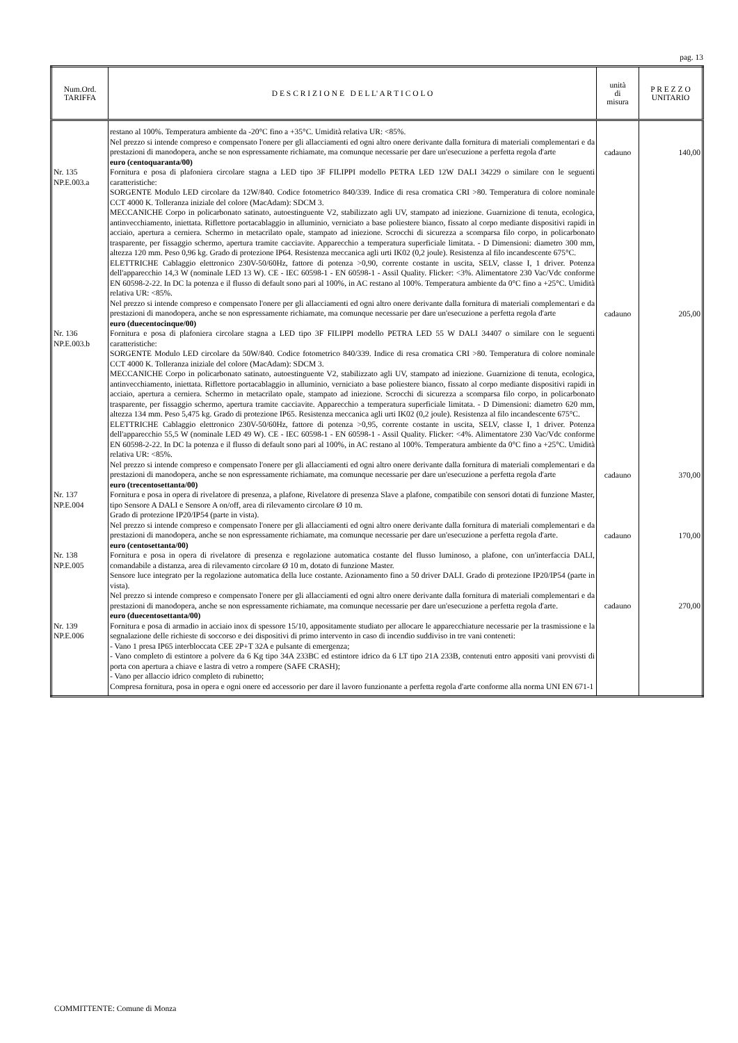pag. 13
| Num.Ord. TARIFFA | D E S C R I Z I O N E D E L L' A R T I C O L O | unità di misura | P R E Z Z O UNITARIO |
| --- | --- | --- | --- |
| | restano al 100%. Temperatura ambiente da -20°C fino a +35°C. Umidità relativa UR: <85%. Nel prezzo si intende compreso e compensato l'onere per gli allacciamenti ed ogni altro onere derivante dalla fornitura di materiali complementari e da prestazioni di manodopera, anche se non espressamente richiamate, ma comunque necessarie per dare un'esecuzione a perfetta regola d'arte euro (centoquaranta/00) | cadauno | 140,00 |
| Nr. 135 NP.E.003.a | Fornitura e posa di plafoniera circolare stagna a LED tipo 3F FILIPPI modello PETRA LED 12W DALI 34229 o similare con le seguenti caratteristiche: SORGENTE Modulo LED circolare da 12W/840. Codice fotometrico 840/339. Indice di resa cromatica CRI >80. Temperatura di colore nominale CCT 4000 K. Tolleranza iniziale del colore (MacAdam): SDCM 3. MECCANICHE Corpo in policarbonato satinato, autoestinguente V2, stabilizzato agli UV, stampato ad iniezione. Guarnizione di tenuta, ecologica, antinvecchiamento, iniettata. Riflettore portacablaggio in alluminio, verniciato a base poliestere bianco, fissato al corpo mediante dispositivi rapidi in acciaio, apertura a cerniera. Schermo in metacrilato opale, stampato ad iniezione. Scrocchi di sicurezza a scomparsa filo corpo, in policarbonato trasparente, per fissaggio schermo, apertura tramite cacciavite. Apparecchio a temperatura superficiale limitata. - D Dimensioni: diametro 300 mm, altezza 120 mm. Peso 0,96 kg. Grado di protezione IP64. Resistenza meccanica agli urti IK02 (0,2 joule). Resistenza al filo incandescente 675°C. ELETTRICHE Cablaggio elettronico 230V-50/60Hz, fattore di potenza >0,90, corrente costante in uscita, SELV, classe I, 1 driver. Potenza dell'apparecchio 14,3 W (nominale LED 13 W). CE - IEC 60598-1 - EN 60598-1 - Assil Quality. Flicker: <3%. Alimentatore 230 Vac/Vdc conforme EN 60598-2-22. In DC la potenza e il flusso di default sono pari al 100%, in AC restano al 100%. Temperatura ambiente da 0°C fino a +25°C. Umidità relativa UR: <85%. Nel prezzo si intende compreso e compensato l'onere per gli allacciamenti ed ogni altro onere derivante dalla fornitura di materiali complementari e da prestazioni di manodopera, anche se non espressamente richiamate, ma comunque necessarie per dare un'esecuzione a perfetta regola d'arte euro (duecentocinque/00) | cadauno | 205,00 |
| Nr. 136 NP.E.003.b | Fornitura e posa di plafoniera circolare stagna a LED tipo 3F FILIPPI modello PETRA LED 55 W DALI 34407 o similare con le seguenti caratteristiche: SORGENTE Modulo LED circolare da 50W/840. Codice fotometrico 840/339. Indice di resa cromatica CRI >80. Temperatura di colore nominale CCT 4000 K. Tolleranza iniziale del colore (MacAdam): SDCM 3. MECCANICHE Corpo in policarbonato satinato, autoestinguente V2, stabilizzato agli UV, stampato ad iniezione. Guarnizione di tenuta, ecologica, antinvecchiamento, iniettata. Riflettore portacablaggio in alluminio, verniciato a base poliestere bianco, fissato al corpo mediante dispositivi rapidi in acciaio, apertura a cerniera. Schermo in metacrilato opale, stampato ad iniezione. Scrocchi di sicurezza a scomparsa filo corpo, in policarbonato trasparente, per fissaggio schermo, apertura tramite cacciavite. Apparecchio a temperatura superficiale limitata. - D Dimensioni: diametro 620 mm, altezza 134 mm. Peso 5,475 kg. Grado di protezione IP65. Resistenza meccanica agli urti IK02 (0,2 joule). Resistenza al filo incandescente 675°C. ELETTRICHE Cablaggio elettronico 230V-50/60Hz, fattore di potenza >0,95, corrente costante in uscita, SELV, classe I, 1 driver. Potenza dell'apparecchio 55,5 W (nominale LED 49 W). CE - IEC 60598-1 - EN 60598-1 - Assil Quality. Flicker: <4%. Alimentatore 230 Vac/Vdc conforme EN 60598-2-22. In DC la potenza e il flusso di default sono pari al 100%, in AC restano al 100%. Temperatura ambiente da 0°C fino a +25°C. Umidità relativa UR: <85%. Nel prezzo si intende compreso e compensato l'onere per gli allacciamenti ed ogni altro onere derivante dalla fornitura di materiali complementari e da prestazioni di manodopera, anche se non espressamente richiamate, ma comunque necessarie per dare un'esecuzione a perfetta regola d'arte euro (trecentosettanta/00) | cadauno | 370,00 |
| Nr. 137 NP.E.004 | Fornitura e posa in opera di rivelatore di presenza, a plafone, Rivelatore di presenza Slave a plafone, compatibile con sensori dotati di funzione Master, tipo Sensore A DALI e Sensore A on/off, area di rilevamento circolare Ø 10 m. Grado di protezione IP20/IP54 (parte in vista). Nel prezzo si intende compreso e compensato l'onere per gli allacciamenti ed ogni altro onere derivante dalla fornitura di materiali complementari e da prestazioni di manodopera, anche se non espressamente richiamate, ma comunque necessarie per dare un'esecuzione a perfetta regola d'arte. euro (centosettanta/00) | cadauno | 170,00 |
| Nr. 138 NP.E.005 | Fornitura e posa in opera di rivelatore di presenza e regolazione automatica costante del flusso luminoso, a plafone, con un'interfaccia DALI, comandabile a distanza, area di rilevamento circolare Ø 10 m, dotato di funzione Master. Sensore luce integrato per la regolazione automatica della luce costante. Azionamento fino a 50 driver DALI. Grado di protezione IP20/IP54 (parte in vista). Nel prezzo si intende compreso e compensato l'onere per gli allacciamenti ed ogni altro onere derivante dalla fornitura di materiali complementari e da prestazioni di manodopera, anche se non espressamente richiamate, ma comunque necessarie per dare un'esecuzione a perfetta regola d'arte. euro (duecentosettanta/00) | cadauno | 270,00 |
| Nr. 139 NP.E.006 | Fornitura e posa di armadio in acciaio inox di spessore 15/10, appositamente studiato per allocare le apparecchiature necessarie per la trasmissione e la segnalazione delle richieste di soccorso e dei dispositivi di primo intervento in caso di incendio suddiviso in tre vani conteneti: - Vano 1 presa IP65 interbloccata CEE 2P+T 32A e pulsante di emergenza; - Vano completo di estintore a polvere da 6 Kg tipo 34A 233BC ed estintore idrico da 6 LT tipo 21A 233B, contenuti entro appositi vani provvisti di porta con apertura a chiave e lastra di vetro a rompere (SAFE CRASH); - Vano per allaccio idrico completo di rubinetto; Compresa fornitura, posa in opera e ogni onere ed accessorio per dare il lavoro funzionante a perfetta regola d'arte conforme alla norma UNI EN 671-1 | | |
COMMITTENTE: Comune di Monza